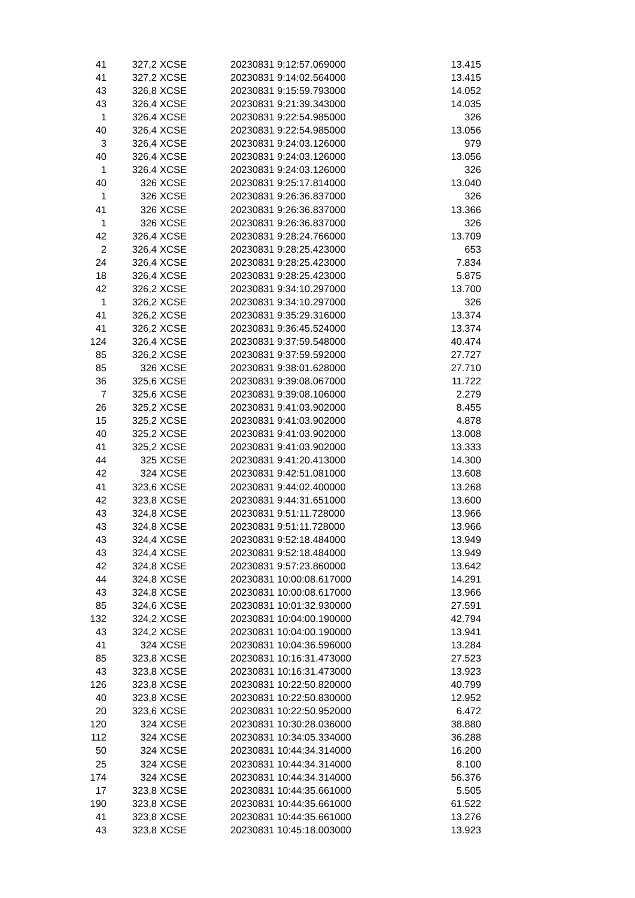| 41 | 327,2 | XCSE | 20230831 9:12:57.069000 | 13.415 |
| 41 | 327,2 | XCSE | 20230831 9:14:02.564000 | 13.415 |
| 43 | 326,8 | XCSE | 20230831 9:15:59.793000 | 14.052 |
| 43 | 326,4 | XCSE | 20230831 9:21:39.343000 | 14.035 |
| 1 | 326,4 | XCSE | 20230831 9:22:54.985000 | 326 |
| 40 | 326,4 | XCSE | 20230831 9:22:54.985000 | 13.056 |
| 3 | 326,4 | XCSE | 20230831 9:24:03.126000 | 979 |
| 40 | 326,4 | XCSE | 20230831 9:24:03.126000 | 13.056 |
| 1 | 326,4 | XCSE | 20230831 9:24:03.126000 | 326 |
| 40 | 326 | XCSE | 20230831 9:25:17.814000 | 13.040 |
| 1 | 326 | XCSE | 20230831 9:26:36.837000 | 326 |
| 41 | 326 | XCSE | 20230831 9:26:36.837000 | 13.366 |
| 1 | 326 | XCSE | 20230831 9:26:36.837000 | 326 |
| 42 | 326,4 | XCSE | 20230831 9:28:24.766000 | 13.709 |
| 2 | 326,4 | XCSE | 20230831 9:28:25.423000 | 653 |
| 24 | 326,4 | XCSE | 20230831 9:28:25.423000 | 7.834 |
| 18 | 326,4 | XCSE | 20230831 9:28:25.423000 | 5.875 |
| 42 | 326,2 | XCSE | 20230831 9:34:10.297000 | 13.700 |
| 1 | 326,2 | XCSE | 20230831 9:34:10.297000 | 326 |
| 41 | 326,2 | XCSE | 20230831 9:35:29.316000 | 13.374 |
| 41 | 326,2 | XCSE | 20230831 9:36:45.524000 | 13.374 |
| 124 | 326,4 | XCSE | 20230831 9:37:59.548000 | 40.474 |
| 85 | 326,2 | XCSE | 20230831 9:37:59.592000 | 27.727 |
| 85 | 326 | XCSE | 20230831 9:38:01.628000 | 27.710 |
| 36 | 325,6 | XCSE | 20230831 9:39:08.067000 | 11.722 |
| 7 | 325,6 | XCSE | 20230831 9:39:08.106000 | 2.279 |
| 26 | 325,2 | XCSE | 20230831 9:41:03.902000 | 8.455 |
| 15 | 325,2 | XCSE | 20230831 9:41:03.902000 | 4.878 |
| 40 | 325,2 | XCSE | 20230831 9:41:03.902000 | 13.008 |
| 41 | 325,2 | XCSE | 20230831 9:41:03.902000 | 13.333 |
| 44 | 325 | XCSE | 20230831 9:41:20.413000 | 14.300 |
| 42 | 324 | XCSE | 20230831 9:42:51.081000 | 13.608 |
| 41 | 323,6 | XCSE | 20230831 9:44:02.400000 | 13.268 |
| 42 | 323,8 | XCSE | 20230831 9:44:31.651000 | 13.600 |
| 43 | 324,8 | XCSE | 20230831 9:51:11.728000 | 13.966 |
| 43 | 324,8 | XCSE | 20230831 9:51:11.728000 | 13.966 |
| 43 | 324,4 | XCSE | 20230831 9:52:18.484000 | 13.949 |
| 43 | 324,4 | XCSE | 20230831 9:52:18.484000 | 13.949 |
| 42 | 324,8 | XCSE | 20230831 9:57:23.860000 | 13.642 |
| 44 | 324,8 | XCSE | 20230831 10:00:08.617000 | 14.291 |
| 43 | 324,8 | XCSE | 20230831 10:00:08.617000 | 13.966 |
| 85 | 324,6 | XCSE | 20230831 10:01:32.930000 | 27.591 |
| 132 | 324,2 | XCSE | 20230831 10:04:00.190000 | 42.794 |
| 43 | 324,2 | XCSE | 20230831 10:04:00.190000 | 13.941 |
| 41 | 324 | XCSE | 20230831 10:04:36.596000 | 13.284 |
| 85 | 323,8 | XCSE | 20230831 10:16:31.473000 | 27.523 |
| 43 | 323,8 | XCSE | 20230831 10:16:31.473000 | 13.923 |
| 126 | 323,8 | XCSE | 20230831 10:22:50.820000 | 40.799 |
| 40 | 323,8 | XCSE | 20230831 10:22:50.830000 | 12.952 |
| 20 | 323,6 | XCSE | 20230831 10:22:50.952000 | 6.472 |
| 120 | 324 | XCSE | 20230831 10:30:28.036000 | 38.880 |
| 112 | 324 | XCSE | 20230831 10:34:05.334000 | 36.288 |
| 50 | 324 | XCSE | 20230831 10:44:34.314000 | 16.200 |
| 25 | 324 | XCSE | 20230831 10:44:34.314000 | 8.100 |
| 174 | 324 | XCSE | 20230831 10:44:34.314000 | 56.376 |
| 17 | 323,8 | XCSE | 20230831 10:44:35.661000 | 5.505 |
| 190 | 323,8 | XCSE | 20230831 10:44:35.661000 | 61.522 |
| 41 | 323,8 | XCSE | 20230831 10:44:35.661000 | 13.276 |
| 43 | 323,8 | XCSE | 20230831 10:45:18.003000 | 13.923 |